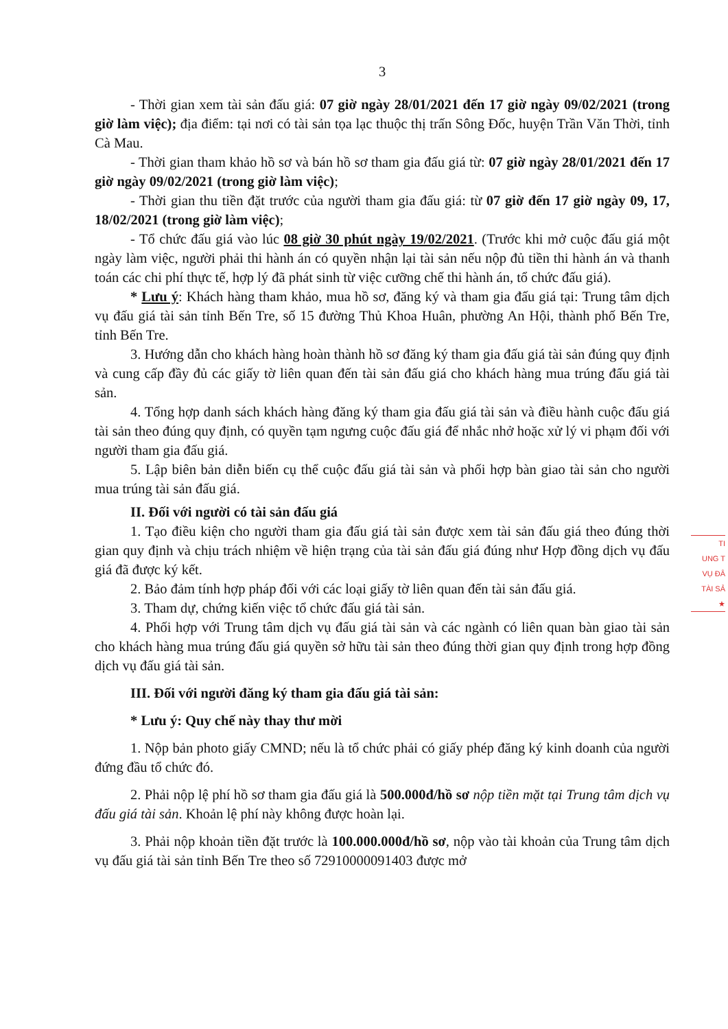3
- Thời gian xem tài sản đấu giá: 07 giờ ngày 28/01/2021 đến 17 giờ ngày 09/02/2021 (trong giờ làm việc); địa điểm: tại nơi có tài sản tọa lạc thuộc thị trấn Sông Đốc, huyện Trần Văn Thời, tỉnh Cà Mau.
- Thời gian tham khảo hồ sơ và bán hồ sơ tham gia đấu giá từ: 07 giờ ngày 28/01/2021 đến 17 giờ ngày 09/02/2021 (trong giờ làm việc);
- Thời gian thu tiền đặt trước của người tham gia đấu giá: từ 07 giờ đến 17 giờ ngày 09, 17, 18/02/2021 (trong giờ làm việc);
- Tổ chức đấu giá vào lúc 08 giờ 30 phút ngày 19/02/2021. (Trước khi mở cuộc đấu giá một ngày làm việc, người phải thi hành án có quyền nhận lại tài sản nếu nộp đủ tiền thi hành án và thanh toán các chi phí thực tế, hợp lý đã phát sinh từ việc cưỡng chế thi hành án, tổ chức đấu giá).
* Lưu ý: Khách hàng tham khảo, mua hồ sơ, đăng ký và tham gia đấu giá tại: Trung tâm dịch vụ đấu giá tài sản tỉnh Bến Tre, số 15 đường Thủ Khoa Huân, phường An Hội, thành phố Bến Tre, tỉnh Bến Tre.
3. Hướng dẫn cho khách hàng hoàn thành hồ sơ đăng ký tham gia đấu giá tài sản đúng quy định và cung cấp đầy đủ các giấy tờ liên quan đến tài sản đấu giá cho khách hàng mua trúng đấu giá tài sản.
4. Tổng hợp danh sách khách hàng đăng ký tham gia đấu giá tài sản và điều hành cuộc đấu giá tài sản theo đúng quy định, có quyền tạm ngưng cuộc đấu giá để nhắc nhở hoặc xử lý vi phạm đối với người tham gia đấu giá.
5. Lập biên bản diễn biến cụ thể cuộc đấu giá tài sản và phối hợp bàn giao tài sản cho người mua trúng tài sản đấu giá.
II. Đối với người có tài sản đấu giá
1. Tạo điều kiện cho người tham gia đấu giá tài sản được xem tài sản đấu giá theo đúng thời gian quy định và chịu trách nhiệm về hiện trạng của tài sản đấu giá đúng như Hợp đồng dịch vụ đấu giá đã được ký kết.
2. Bảo đảm tính hợp pháp đối với các loại giấy tờ liên quan đến tài sản đấu giá.
3. Tham dự, chứng kiến việc tổ chức đấu giá tài sản.
4. Phối hợp với Trung tâm dịch vụ đấu giá tài sản và các ngành có liên quan bàn giao tài sản cho khách hàng mua trúng đấu giá quyền sở hữu tài sản theo đúng thời gian quy định trong hợp đồng dịch vụ đấu giá tài sản.
III. Đối với người đăng ký tham gia đấu giá tài sản:
* Lưu ý: Quy chế này thay thư mời
1. Nộp bản photo giấy CMND; nếu là tổ chức phải có giấy phép đăng ký kinh doanh của người đứng đầu tổ chức đó.
2. Phải nộp lệ phí hồ sơ tham gia đấu giá là 500.000đ/hồ sơ nộp tiền mặt tại Trung tâm dịch vụ đấu giá tài sản. Khoản lệ phí này không được hoàn lại.
3. Phải nộp khoản tiền đặt trước là 100.000.000đ/hồ sơ, nộp vào tài khoản của Trung tâm dịch vụ đấu giá tài sản tỉnh Bến Tre theo số 72910000091403 được mở
TI
UNG T
VỤ ĐÂ
TÀI SẢ
★